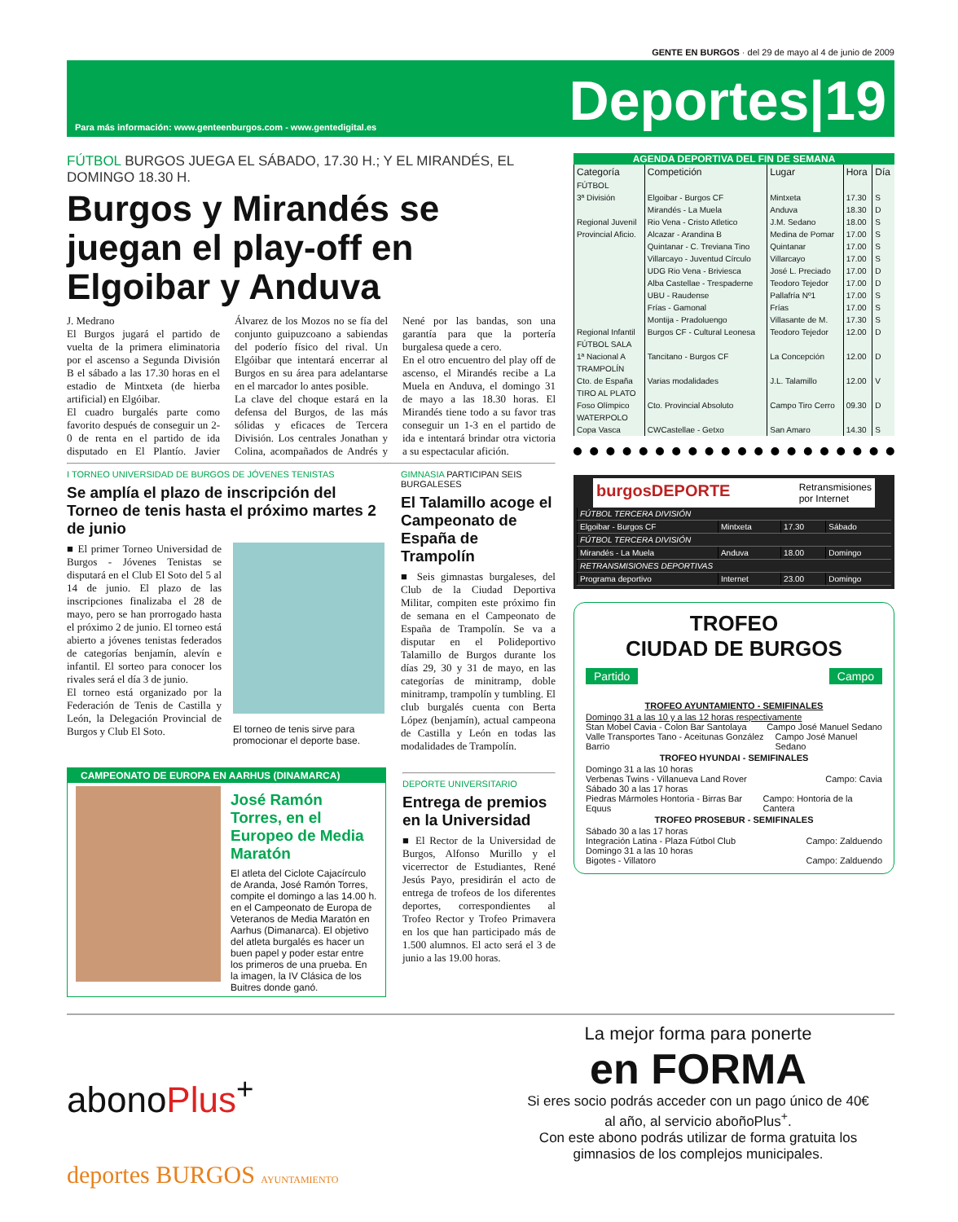GENTE EN BURGOS · del 29 de mayo al 4 de junio de 2009
Para más información: www.genteenburgos.com - www.gentedigital.es Deportes|19
FÚTBOL BURGOS JUEGA EL SÁBADO, 17.30 H.; Y EL MIRANDÉS, EL DOMINGO 18.30 H.
Burgos y Mirandés se juegan el play-off en Elgoibar y Anduva
J. Medrano
El Burgos jugará el partido de vuelta de la primera eliminatoria por el ascenso a Segunda División B el sábado a las 17.30 horas en el estadio de Mintxeta (de hierba artificial) en Elgóibar.
El cuadro burgalés parte como favorito después de conseguir un 2-0 de renta en el partido de ida disputado en El Plantío. Javier Álvarez de los Mozos no se fía del conjunto guipuzcoano a sabiendas del poderío físico del rival. Un Elgóibar que intentará encerrar al Burgos en su área para adelantarse en el marcador lo antes posible.
La clave del choque estará en la defensa del Burgos, de las más sólidas y eficaces de Tercera División. Los centrales Jonathan y Colina, acompañados de Andrés y Nené por las bandas, son una garantía para que la portería burgalesa quede a cero.
En el otro encuentro del play off de ascenso, el Mirandés recibe a La Muela en Anduva, el domingo 31 de mayo a las 18.30 horas. El Mirandés tiene todo a su favor tras conseguir un 1-3 en el partido de ida e intentará brindar otra victoria a su espectacular afición.
I TORNEO UNIVERSIDAD DE BURGOS DE JÓVENES TENISTAS
Se amplía el plazo de inscripción del Torneo de tenis hasta el próximo martes 2 de junio
■ El primer Torneo Universidad de Burgos - Jóvenes Tenistas se disputará en el Club El Soto del 5 al 14 de junio. El plazo de las inscripciones finalizaba el 28 de mayo, pero se han prorrogado hasta el próximo 2 de junio. El torneo está abierto a jóvenes tenistas federados de categorías benjamín, alevín e infantil. El sorteo para conocer los rivales será el día 3 de junio.
El torneo está organizado por la Federación de Tenis de Castilla y León, la Delegación Provincial de Burgos y Club El Soto.
El torneo de tenis sirve para promocionar el deporte base.
GIMNASIA PARTICIPAN SEIS BURGALESES
El Talamillo acoge el Campeonato de España de Trampolín
■ Seis gimnastas burgaleses, del Club de la Ciudad Deportiva Militar, compiten este próximo fin de semana en el Campeonato de España de Trampolín. Se va a disputar en el Polideportivo Talamillo de Burgos durante los días 29, 30 y 31 de mayo, en las categorías de minitramp, doble minitramp, trampolín y tumbling. El club burgalés cuenta con Berta López (benjamín), actual campeona de Castilla y León en todas las modalidades de Trampolín.
CAMPEONATO DE EUROPA EN AARHUS (DINAMARCA)
José Ramón Torres, en el Europeo de Media Maratón
El atleta del Ciclote Cajacírculo de Aranda, José Ramón Torres, compite el domingo a las 14.00 h. en el Campeonato de Europa de Veteranos de Media Maratón en Aarhus (Dimanarca). El objetivo del atleta burgalés es hacer un buen papel y poder estar entre los primeros de una prueba. En la imagen, la IV Clásica de los Buitres donde ganó.
DEPORTE UNIVERSITARIO
Entrega de premios en la Universidad
■ El Rector de la Universidad de Burgos, Alfonso Murillo y el vicerrector de Estudiantes, René Jesús Payo, presidirán el acto de entrega de trofeos de los diferentes deportes, correspondientes al Trofeo Rector y Trofeo Primavera en los que han participado más de 1.500 alumnos. El acto será el 3 de junio a las 19.00 horas.
AGENDA DEPORTIVA DEL FIN DE SEMANA
| Categoría | Competición | Lugar | Hora | Día |
| --- | --- | --- | --- | --- |
| FÚTBOL | | | | |
| 3ª División | Elgoibar - Burgos CF | Mintxeta | 17.30 | S |
| | Mirandés - La Muela | Anduva | 18.30 | D |
| Regional Juvenil | Rio Vena - Cristo Atletico | J.M. Sedano | 18.00 | S |
| Provincial Aficio. | Alcazar - Arandina B | Medina de Pomar | 17.00 | S |
| | Quintanar - C. Treviana Tino | Quintanar | 17.00 | S |
| | Villarcayo - Juventud Círculo | Villarcayo | 17.00 | S |
| | UDG Rio Vena - Briviesca | José L. Preciado | 17.00 | D |
| | Alba Castellae - Trespaderne | Teodoro Tejedor | 17.00 | D |
| | UBU - Raudense | Pallafría Nº1 | 17.00 | S |
| | Frías - Gamonal | Frías | 17.00 | S |
| | Montija - Pradoluengo | Villasante de M. | 17.30 | S |
| Regional Infantil | Burgos CF - Cultural Leonesa | Teodoro Tejedor | 12.00 | D |
| FÚTBOL SALA | | | | |
| 1ª Nacional A | Tancitano - Burgos CF | La Concepción | 12.00 | D |
| TRAMPOLÍN | | | | |
| Cto. de España | Varias modalidades | J.L. Talamillo | 12.00 | V |
| TIRO AL PLATO | | | | |
| Foso Olímpico | Cto. Provincial Absoluto | Campo Tiro Cerro | 09.30 | D |
| WATERPOLO | | | | |
| Copa Vasca | CWCastellae - Getxo | San Amaro | 14.30 | S |
burgosDEPORTE Retransmisiones
por Internet
| FÚTBOL TERCERA DIVISIÓN | | | |
| Elgoibar - Burgos CF | Mintxeta | 17.30 | Sábado |
| FÚTBOL TERCERA DIVISIÓN | | | |
| Mirandés - La Muela | Anduva | 18.00 | Domingo |
| RETRANSMISIONES DEPORTIVAS | | | |
| Programa deportivo | Internet | 23.00 | Domingo |
TROFEO
CIUDAD DE BURGOS
Partido Campo
TROFEO AYUNTAMIENTO - SEMIFINALES
Domingo 31 a las 10 y a las 12 horas respectivamente
Stan Mobel Cavia - Colon Bar Santolaya Campo José Manuel Sedano
Valle Transportes Tano - Aceitunas González Barrio Campo José Manuel Sedano
TROFEO HYUNDAI - SEMIFINALES
Domingo 31 a las 10 horas
Verbenas Twins - Villanueva Land Rover Campo: Cavia
Sábado 30 a las 17 horas
Piedras Mármoles Hontoria - Birras Bar Equus Campo: Hontoria de la Cantera
TROFEO PROSEBUR - SEMIFINALES
Sábado 30 a las 17 horas
Integración Latina - Plaza Fútbol Club Campo: Zalduendo
Domingo 31 a las 10 horas
Bigotes - Villatoro Campo: Zalduendo
abonoPlus<sup>+</sup>
deportes BURGOS AYUNTAMIENTO
La mejor forma para ponerte
en FORMA
Si eres socio podrás acceder con un pago único de 40€ al año, al servicio aboñoPlus<sup>+</sup>.
Con este abono podrás utilizar de forma gratuita los gimnasios de los complejos municipales.